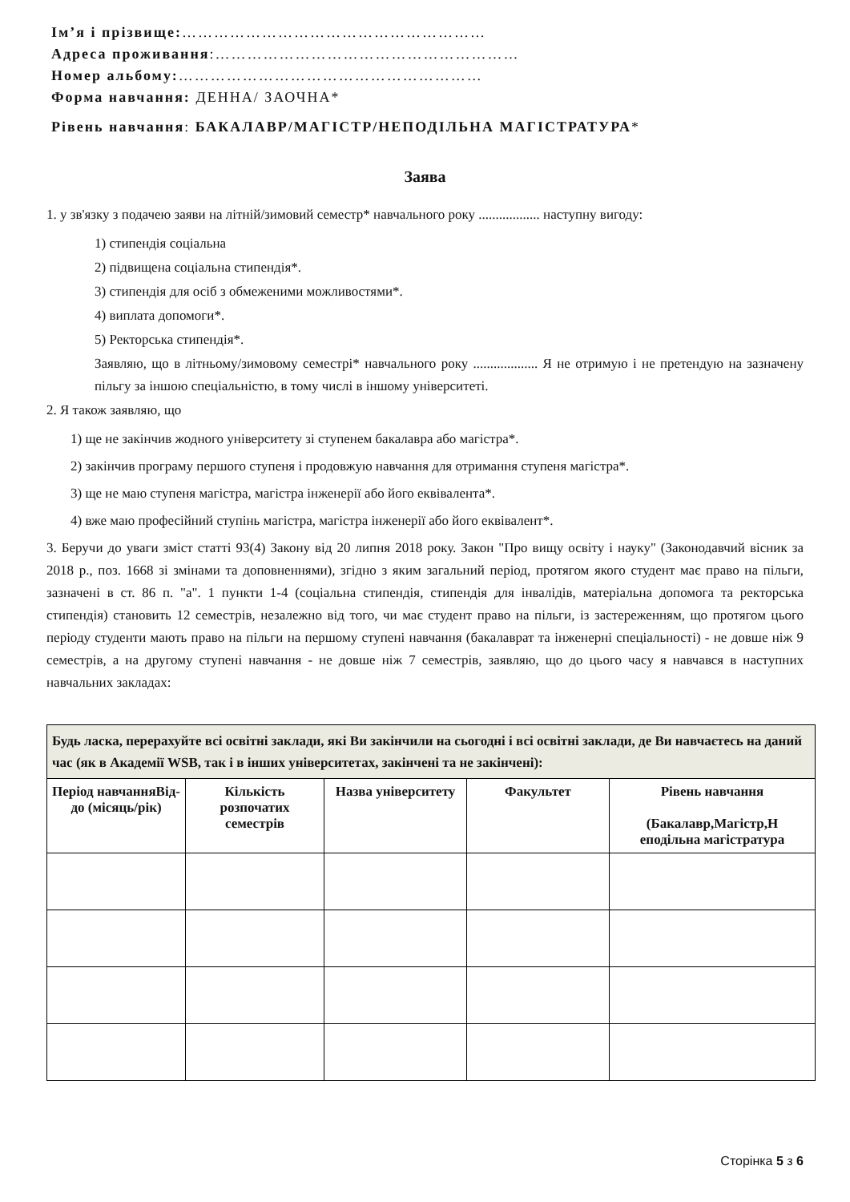Ім’я і прізвище:…………………………………………………
Адреса проживання:…………………………………………………
Номер альбому:…………………………………………………
Форма навчання: ДЕННА/ ЗАОЧНА*
Рівень навчання: БАКАЛАВР/МАГІСТР/НЕПОДІЛЬНА МАГІСТРАТУРА*
Заява
1. у зв'язку з подачею заяви на літній/зимовий семестр* навчального року .................. наступну вигоду:
1) стипендія соціальна
2) підвищена соціальна стипендія*.
3) стипендія для осіб з обмеженими можливостями*.
4) виплата допомоги*.
5) Ректорська стипендія*.
Заявляю, що в літньому/зимовому семестрі* навчального року ................... Я не отримую і не претендую на зазначену пільгу за іншою спеціальністю, в тому числі в іншому університеті.
2. Я також заявляю, що
1) ще не закінчив жодного університету зі ступенем бакалавра або магістра*.
2) закінчив програму першого ступеня і продовжую навчання для отримання ступеня магістра*.
3) ще не маю ступеня магістра, магістра інженерії або його еквівалента*.
4) вже маю професійний ступінь магістра, магістра інженерії або його еквівалент*.
3. Беручи до уваги зміст статті 93(4) Закону від 20 липня 2018 року. Закон "Про вищу освіту і науку" (Законодавчий вісник за 2018 р., поз. 1668 зі змінами та доповненнями), згідно з яким загальний період, протягом якого студент має право на пільги, зазначені в ст. 86 п. "а". 1 пункти 1-4 (соціальна стипендія, стипендія для інвалідів, матеріальна допомога та ректорська стипендія) становить 12 семестрів, незалежно від того, чи має студент право на пільги, із застереженням, що протягом цього періоду студенти мають право на пільги на першому ступені навчання (бакалаврат та інженерні спеціальності) - не довше ніж 9 семестрів, а на другому ступені навчання - не довше ніж 7 семестрів, заявляю, що до цього часу я навчався в наступних навчальних закладах:
| Будь ласка, перерахуйте всі освітні заклади, які Ви закінчили на сьогодні і всі освітні заклади, де Ви навчаєтесь на даний час (як в Академії WSB, так і в інших університетах, закінчені та не закінчені): | | | | |
| --- | --- | --- | --- | --- |
| Період навчанняВід-до (місяць/рік) | Кількість розпочатих семестрів | Назва університету | Факультет | Рівень навчання (Бакалавр,Магістр,Н еподільна магістратура |
Сторінка 5 з 6